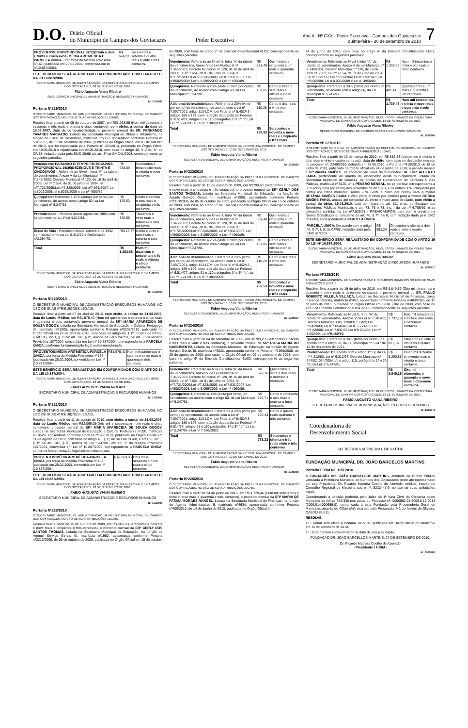D.O. Diário Oficial
do Município de Campos dos Goytacazes Poder Executivo Ano II - Nº CXX - Poder Executivo - Campos dos Goytacazes
quinta-feira - 30 de setembro de 2010 7
| PROVENTOS: PROPORCIONAL 32/35(trinta e dois e trinta e cinco avos) MÉDIA ARITMÉTICA E PARCELA ÚNICA - Por força da Medida provisória nº167, publicada em 20.02.2004, convertida em lei nº10.887/2004. | R$ 674,23 | Seiscentos e setenta e quatro reais e vinte e três centavos. |
ESTE BENEFÍCIO SERÁ REAJUSTADO EM CONFORMIDADE COM O ARTIGO 15 DA lEI 10.887/2004.
SECRETARIA MUNICIPAL DE ADMINISTRAÇÃO DA PREFEITURA MUNICIPAL DE CAMPOS DOS GOYTACAZES, 09 DE SETEMBRO DE 2010.
Fábio Augusto Viana Ribeiro
SECRETÁRIO MUNICIPAL DE ADMINISTRAÇÃO E RECURSOS HUMANOS
Id: 1025802
Portaria Nº219/2010
O SECRETÁRIO MUNICIPAL DE ADMINISTRAÇÃO DA PREFEITURA MUNICIPAL DE CAMPOS DOS GOYTACAZES, NO USO DE SUAS ATRIBUIÇÕES LEGAIS,
Resolve fixar a partir de 05 de outubro de 2007, em R$1.263,85 (Hum mil duzentos e sessenta e três reais e oitenta e cinco centavos), com efeito, a contar da data de 13.05.2007, data da compulsoriedade, o provento mensal do SR. FERNANDO TAVARES MACHADO, Lotado na Secretaria Municipal de Obras e Urbanismo, na função de Fiscal de Urbanismo, matrícula nº5683, aposentado conforme Portaria nº 531/2007, de 17 de setembro de 2007, publicada no Órgão Oficial em 01 de outubro de 2010, que foi republicada pela Portaria nº 286/2010, publicada no Órgão Oficial em 19.05.2010 e republicada em 24.06.2010, com base no artigo 40, § 1º,III, “b” da CF/88, redação dada pela EMC 20/98 c/c art. 3º da EMC41/2003, correspondente as seguintes parcelas:
| Vencimento: PARANDO O TEMPO EM 30.12.2003-PROPORCIONAL 19/35(DEZENOVE E TRINTA E CINCO)AVOS - Referente ao Nível I, letra “A” da tabela de vencimentos, Anexo V da Lei Municipal nº 7.346/2002; Decreto Municipal nº 120, de 16 de abril de 2003; Lei nº 7.654, de 01 de julho de 2004; lei nº7.721/2005;Lei nº7.828/2006; Lei nº7.931/2007; Lei n.8002/2008;lei n.8095/2009 e Lei nº 4950/89. | R$ 638,89 | Seiscentos e trinta e oito reais e oitenta e nove centavos. |
| Quinquênio: Referente a 15% (quinze por cento) do vencimento, de acordo com o artigo 60, da Lei Municipal nº 5.247/91. | R$ 176,53 | Cento e setenta e seis reais e cinqüenta e três centavos. |
| Produtividade - Percebe desde agosto de 1989, com fundamento no art.1ºLei 4.217/83. | R$ 320,66 | Trezentos e vinte reais e sessenta e seis centavos. |
| Risco de Vida - Percebido desde setembro de 1992, com fundamento na Lei 5.312/92 e Deliberação nº2.394/70. | R$127,77 | Cento e vinte e sete reais e setenta e sete centavos. |
| Total | R$ 1.263,85 | Hum mil duzentos e sessenta e três reais e oitenta e cinco centavos. |
SECRETARIA MUNICIPAL DE ADMINISTRAÇÃO DA PREFEITURA MUNICIPAL DE CAMPOS DOS GOYTACAZES, 13 DE SETEMBRO DE 2010.
Fábio Augusto Viana Ribeiro
SECRETÁRIO MUNICIPAL DE ADMINISTRAÇÃO E RECURSOS HUMANOS
Id: 1025803
Portaria Nº220/2010
O SECRETÁRIO MUNICIPAL DE ADMINISTRAÇÃO ERECURSOS HUMANOS, NO USO DE SUAS ATRIBUIÇÕES LEGAIS,
Resolve, fixar a partir de 27 de abril de 2010, com efeito, a contar de 21.08.2009, data do Laudo Médico, em R$1.575,42 (Hum mil quinhentos e setenta e cinco reais e quarenta e dois centavos)o provento mensal da SRª MARIA APARECIDA DE SOUZA GODOY, Lotada na Secretaria Municipal de Educação e Cultura, Pedagoga III, matrícula nº18368, aposentada conforme Portaria nº0238/2010, publicada no Órgão Oficial em 27 de abril de 2010, com base no artigo 40, § 1º, inciso I da CF/88, e art.105, inc. I, § 1º c/c art. 107, § 2º, ambos da Lei 5.247/91, c/c art. 1º da Medida Provisória 167/2004, convertida em Lei nº 10.887/2004, correspondente a PARCELA ÚNICA, conforme fundamentação legal acima mencionada.
| PROVENTOS:MÉDIA ARITMÉTICA-PARCELA ÚNICA , por força da Medida Provisória nº 167, publicada em 20.02.2004, convertida em Lei nº 10.887/2004. | R$1.575,42 | Hum mil quinhentos e setenta e cinco reais e quarenta e dois centavos. |
ESTE BENEFÍCIO SERÁ REAJUSTADO EM CONFORMIDADE COM O ARTIGO 15 DA LEI 10.887/2004.
SECRETARIA MUNICIPAL DE ADMINISTRAÇÃO DA PREFEITURA MUNICIPAL DE CAMPOS DOS GOYTACAZES, 10 DE SETEMBRO DE 2010.
FÁBIO AUGUSTO VIANA RIBEIRO
SECRETARIO MUNICIPAL DE ADMINISTRAÇÃO E RECURSOS HUMANOS
Id: 1025804
Portaria Nº221/2010
O SECRETÁRIO MUNICIPAL DE ADMINISTRAÇÃO ERECURSOS HUMANOS, NO USO DE SUAS ATRIBUIÇÕES LEGAIS,
Resolve, fixar a partir de 11 de agosto de 2010, com efeito, a contar de 21.08.2009, data do Laudo Médico, em R$2.069,05(Dois mil e sessenta e nove reais e cinco centavos)o provento mensal da SRª MARIA APARECIDA DE SOUZA GODOY, Lotada na Secretaria Municipal de Educação e Cultura, Professora II-35h, matrícula nº10529, aposentada conforme Portaria nº529/2010, publicada no Órgão Oficial em 11 de agosto de 2010, com base no artigo 40, § 1º, inciso I da CF/88, e art.105, inc. I, § 1º c/c art. 107, § 2º, ambos da Lei 5.247/91, c/c art. 1º da Medida Provisória 167/2004, convertida em Lei nº 10.887/2004, correspondente a PARCELA ÚNICA, conforme fundamentação legal acima mencionada.
| PROVENTOS:MÉDIA ARITMÉTICA-PARCELA ÚNICA , por força da Medida Provisória nº 167, publicada em 20.02.2004, convertida em Lei nº 10.887/2004. | R$2.069,05 | Dois mil e sessenta e nove reais e cinco centavos. |
ESTE BENEFÍCIO SERÁ REAJUSTADO EM CONFORMIDADE COM O ARTIGO 15 DA LEI 10.887/2004.
SECRETARIA MUNICIPAL DE ADMINISTRAÇÃO DA PREFEITURA MUNICIPAL DE CAMPOS DOS GOYTACAZES, 10 DE SETEMBRO DE 2010.
FÁBIO AUGUSTO VIANA RIBEIRO
SECRETARIO MUNICIPAL DE ADMINISTRAÇÃO E RECURSOS HUMANOS
Id: 1025805
Portaria Nº223/2010
O SECRETÁRIO MUNICIPAL DE ADMINISTRAÇÃO DA PREFEITURA MUNICIPAL DE CAMPOS DOS GOYTACAZES, NO USO DE SUAS ATRIBUIÇÕES LEGAIS,
Resolve fixar a partir de 15 de outubro de 2009, em R$799,53 (Setecentos e noventa e nove reais e cinqüenta e três centavos), o provento mensal da SRª CERLY DOS SANTOS THOMAS, Lotada na Secretaria Municipal de Educação, na função de Agente Serviço Gerais III, matrícula nº1980, aposentada conforme Portaria nº2313/2009, de 05 de outubro de 2009, publicada no Órgão Oficial em 15 de outubro
de 2009, com base no artigo 6º da Emenda Constitucional 41/03, correspondente as seguintes parcelas:
| Vencimento: Referente ao Nível III, letra “A” da tabela de vencimentos, Anexo V da Lei Municipal nº 7.346/2002; Decreto Municipal nº 120, de 16 de abril de 2003; Lei nº 7.654, de 01 de julho de 2004; lei nº7.721/2005;Lei nº7.828/2006; Lei nº7.931/2007; Lei nº8002/2008; Lei n. 8.095/2009; e Lei nº 4950/89. | R$ 551,40 | Quinhentos e cinqüenta e um reais e quarenta centavos. |
| Quinquênio: Referente a 25% (vinte e cinco por cento) do vencimento, de acordo com o artigo 60, da Lei Municipal nº 5.247/91. | R$ 137,85 | Cento e trinta e sete reais e oitenta e cinco centavos. |
| Adicional de Insalubridade: Referente a 20% (vinte por cento) do vencimento, de acordo com a Lei nº 7.097/2001; artigo 113-LOM; Lei Federal nº 5.452/43 artigos 189 e 197, com redação dada pela Lei Federal nº 6.514/77; artigos 61 e 110 parágrafos 1º e 3º, “b”, da Lei nº 5.247/91 e Lei nº 7.386/2003. | R$ 110,28 | Cento e dez reais e vinte oito centavos. |
| Total | R$ 799,53 | Setecentos e noventa e nove reais e cinqüenta e três reais. |
SECRETARIA MUNICIPAL DE ADMINISTRAÇÃO DA PREFEITURA MUNICIPAL DE CAMPOS DOS GOYTACAZES, 10 DE SETEMBRO DE 2010.
Fábio Augusto Viana Ribeiro
SECRETÁRIO MUNICIPAL DE ADMINISTRAÇÃO E RECURSOS HUMANOS
Id: 1025806
Portaria Nº223/2010
O SECRETÁRIO MUNICIPAL DE ADMINISTRAÇÃO DA PREFEITURA MUNICIPAL DE CAMPOS DOS GOYTACAZES, NO USO DE SUAS ATRIBUIÇÕES LEGAIS,
Resolve fixar a partir de 15 de outubro de 2009, em R$799,53 (Setecentos e noventa e nove reais e cinqüenta e três centavos), o provento mensal da SRª CERLY DOS SANTOS THOMAS, Lotada na Secretaria Municipal de Educação, na função de Agente Serviço Gerais III, matrícula nº1980, aposentada conforme Portaria nº2313/2009, de 05 de outubro de 2009, publicada no Órgão Oficial em 15 de outubro de 2009, com base no artigo 6º da Emenda Constitucional 41/03, correspondente as seguintes parcelas:
| Vencimento: Referente ao Nível III, letra “A” da tabela de vencimentos, Anexo V da Lei Municipal nº 7.346/2002; Decreto Municipal nº 120, de 16 de abril de 2003; Lei nº 7.654, de 01 de julho de 2004; lei nº7.721/2005;Lei nº7.828/2006; Lei nº7.931/2007; Lei nº8002/2008; Lei n. 8.095/2009; e Lei nº 4950/89. | R$ 551,40 | Quinhentos e cinqüenta e um reais e quarenta centavos. |
| Quinquênio: Referente a 25% (vinte e cinco por cento) do vencimento, de acordo com o artigo 60, da Lei Municipal nº 5.247/91. | R$ 137,85 | Cento e trinta e sete reais e oitenta e cinco centavos. |
| Adicional de Insalubridade: Referente a 20% (vinte por cento) do vencimento, de acordo com a Lei nº 7.097/2001; artigo 113-LOM; Lei Federal nº 5.452/43 artigos 189 e 197, com redação dada pela Lei Federal nº 6.514/77; artigos 61 e 110 parágrafos 1º e 3º, “b”, da Lei nº 5.247/91 e Lei nº 7.386/2003. | R$ 110,28 | Cento e dez reais e vinte oito centavos. |
| Total | R$ 799,53 | Setecentos e noventa e nove reais e cinqüenta e três reais. |
SECRETARIA MUNICIPAL DE ADMINISTRAÇÃO DA PREFEITURA MUNICIPAL DE CAMPOS DOS GOYTACAZES, 10 DE SETEMBRO DE 2010.
Fábio Augusto Viana Ribeiro
SECRETÁRIO MUNICIPAL DE ADMINISTRAÇÃO E RECURSOS HUMANOS
Id: 1025807
Portaria Nº224/2010
O SECRETÁRIO MUNICIPAL DE ADMINISTRAÇÃO DA PREFEITURA MUNICIPAL DE CAMPOS DOS GOYTACAZES, NO USO DE SUAS ATRIBUIÇÕES LEGAIS,
Resolve fixar a partir de 04 de setembro de 2008, em R$783,23 (Setecentos e oitenta e três reais e vinte e três centavos), o provento mensal da SRª ROSA MARIA DO NASCIMENTO, Lotada na Secretaria Municipal de Educação, na função de Agente Serviço Gerais III, matrícula nº3022, aposentada conforme Portaria nº1995/2008, de 29 de agosto de 2008, publicada no Órgão Oficial em 09 de setembro de 2008, com base no artigo 6º da Emenda Constitucional 41/03, correspondente as seguintes parcelas:
| Vencimento: Referente ao Nível III, letra “A” da tabela de vencimentos, Anexo V da Lei Municipal nº 7.346/2002; Decreto Municipal nº 120, de 16 de abril de 2003; Lei nº 7.654, de 01 de julho de 2004; lei nº7.721/2005;Lei nº7.828/2006; Lei nº7.931/2007; Lei nº8002/2008; Lei n. 8.095/2009; e Lei nº 4950/89. | R$ 522,16 | Quinhentos e vinte e dois reais e dezesseis centavos. |
| Quinquênio: Referente a 30% (trinta por cento) do vencimento, de acordo com o artigo 60, da Lei Municipal nº 5.247/91. | R$ 156,71 | Cento e cinqüenta e seis reais e setenta e hum centavos. |
| Adicional de Insalubridade: Referente a 20% (vinte por cento) do vencimento, de acordo com a Lei nº 7.097/2001; artigo 113-LOM; Lei Federal nº 5.452/43 artigos 189 e 197, com redação dada pela Lei Federal nº 6.514/77; artigos 61 e 110 parágrafos 1º e 3º, “b”, da Lei nº 5.247/91 e Lei nº 7.386/2003. | R$ 104,43 | Cento e quatro reais quarenta e três centavos. |
| Total | R$ 783,23 | Setecentos e oitenta e três reais vinte e três centavos |
SECRETARIA MUNICIPAL DE ADMINISTRAÇÃO DA PREFEITURA MUNICIPAL DE CAMPOS DOS GOYTACAZES, 10 DE SETEMBRO DE 2010.
Fábio Augusto Viana Ribeiro
SECRETÁRIO MUNICIPAL DE ADMINISTRAÇÃO E RECURSOS HUMANOS
Id: 1025808
Portaria Nº226/2010
O SECRETÁRIO MUNICIPAL DE ADMINISTRAÇÃO DA PREFEITURA MUNICIPAL DE CAMPOS DOS GOYTACAZES, NO USO DE SUAS ATRIBUIÇÕES LEGAIS,
Resolve fixar a partir de 24 de junho de 2010, em R$ 1.739,46 (Hum mil setecentos e trinta e nove reais e quarenta e seis centavos), o provento mensal da SRª MARIA DE FATIMA MORAES RANGEL, Lotada na Secretaria Municipal de Finanças, na função de Agente Administrativo II, matrícula nº4634, aposentada conforme Portaria nº400/2010, de 14 de Junho de 2010, publicada no Órgão Oficial em
24 de junho de 2010, com base no artigo 6º da Emenda Constitucional 41/03, correspondente as seguintes parcelas:
| Vencimento: Referente ao Nível I, letra “A” da tabela de vencimentos, Anexo V da Lei Municipal nº 7.346/2002; Decreto Municipal nº 120, de 16 de abril de 2003; Lei nº 7.654, de 01 de julho de 2004; Lei nº7.721/05; Lei nº7.828/06; Lei nº7.931/07; Lei nº8,002/08; Lei n.8.095/2009 e Lei nº 4950/89. | R$ 1.338,05 | Hum mil trezentos e trinta e oito reais e cinco centavos. |
| Quinquênio: Referente a 30% (Trinta por cento) do vencimento, de acordo com o artigo 60, da Lei Municipal nº 5.247/91. | R$ 401,41 | Quatrocentos e um reais e quarenta e um centavos. |
| Total | R$ 1.739,46 | Hum mil setecentos e trinta e nove reais e quarenta e seis centavos. |
SECRETARIA MUNICIPAL DE ADMINISTRAÇÃO E RECURSOS HUMANOS DA PREFEITURA MUNICIPAL DE CAMPOS DOS GOYTACAZES, 13 DE SETEMBRO DE 2010.
Fábio Augusto Viana Ribeiro
SECRETÁRIO MUNICIPAL DE ADMINISTRAÇÃO E RECURSOS HUMANOS
Id: 1025809
Portaria Nº 227/2010
O SECRETÁRIO MUNICIPAL DE ADMINISTRAÇÃO DA PREFEITURA MUNICIPAL DE CAMPOS DOS GOYTACAZES, NO USO DE SUAS ATRIBUIÇÕES LEGAIS,
Resolve, fixar a partir de 19 de março de 2010, em R$ 882,24 (oitocentos e oitenta e dois reais e vinte e quatro centavos), data do óbito, com base no despacho exarado no processo nº. 2249/2010, deferido em 28.05.2010, e Portaria nº410/2010, de 18 de junho de 2010, publicado no Órgão oficial em 24 de junho de 2010, a pensão mensal a Srª.VANDA SIMÕES, na condição de viúva do funcionário SR. LUIZ ALBERTO FARIA, pertencente ao quadro de ex-servidor desta municipalidade, lotado na Secretaria Municipal de Limpeza, na função de Conservador de Estradas e Vias Públicas, matrícula nº7026, uma PENSÃO MENSAL, no percentual correspondente a 50% (cinqüenta por cento) dos proventos da de cujus, e os outros 50% (cinqüenta por cento) aos filhos menores, sendo 25% (vinte e cinco por cento) para a menor BETÂNIA SIMÕES FARIA e 25% (vinte e cinco por centos) para a menor BETINA SIMÕES FARIA, ambas até completar 21 (vinte e hum) anos de idade, com efeito a contar do óbito, 19.03.2010, tudo com base no art. 111 e ss. do Estatuto dos Servidores Públicos Municipais e art. 73, 76 e 78, inc. I da Lei nº 6.786/99, e as alterações contidas na Lei nº7.539/03 - PREVICAMPOS, bem com o previsto na Norma Constitucional constante do art. 40, § 7º, I e II, com redação dada pela EMC nº 41/03, correspondente a PARCELA ÚNICA.
| PARCELA ÚNICA: De acordo com o artigo 40, § 7º, I, II, da CF/88, redação dada pela EMC 41/2003. | R$ 882,24 | Oitocentos e oitenta e dois reais e vinte e quatro centavos. |
ESTE BENEFÍCIO SERÁ REAJUSTADO EM CONFORMIDADE COM O ARTGO 15 DA LEI Nº 10.887/2004.
SECRETARIA MUNICIPAL DE ADMINISTRAÇÃO E RECURSOS HUMANOS DA PREFEITURA MUNICIPAL DE CAMPOS DOS GOYTACAZES, 13 DE SETEMBRO DE 2010.
Fábio Augusto Viana Ribeiro
SECRETÁRIO MUNICIPAL DE ADMINISTRAÇÃO E RECURSOS HUMANOS
Id: 1025810
Portaria Nº228/2010
A SECRETÁRIA MUNICIPAL DE ADMINISTRAÇÃO E RECURSOS HUMANOS NO USO DE SUAS ATRIBUIÇÕES LEGAIS,
Resolve, fixar a partir de 19 de julho de 2010, em R$ 8.849,19 (Oito mil oitocentos e quarenta e nove reais e dezenove centavos), o provento mensal do SR. PAULO ROBERTO VILLELA VILLAÇA, Lotado na Secretaria Municipal de Finanças, cargo Fiscal de Rendas, matrícula nº462, aposentado conforme Portaria nº483/2010, de 12 de julho de 2010, publicada no Órgão Oficial em 19 de julho de 2009, com base no art.6º da Emenda Constitucional nº41/2003, correspondente as seguintes parcelas.
| Vencimento: Referente ao Nível X, letra “A” da tabela de vencimentos, Anexos V da Lei nº 7.346/02; Decretos Municipais ns. 120/03; 153/03; Lei nº7429/03; Lei nº7.654/04; Lei nº 7.721/05; Lei nº7.828/06; Lei nº 7.931/07;Lei nº8.002/08; Lei nº 8.002/09; Lei nº9.489/89. | R$ 2.737,19 | Dois mil setecentos e trinta e sete reais e dezenove centavos. |
| Qüinqüênio: Referente a 30% (trinta por cento), de acordo com o artigo 60, da Lei Municipal nº 5.247 de 16 de dezembro de 1991. | R$ 821,15 | Oitocentos e vinte e um reais e quinze centavos. |
| Produtividade: D e acordo com o artigo 1º, IV, da Lei nº 4.212/83, Lei nº 6.312/97; Decreto Municipal nº 244/02; 024/2004 c/c o artigo 110, parágrafos 1º e 3º, “b”, da Lei nº 5.247/91. | R$ 5.290,85 | Cinco mil duzentos e noventa reais e oitenta e cinco centavos. |
| Total | R$ 8.849,19 | Oito mil oitocentos e quarenta e nove reais e dezenove centavos. |
SECRETARIA MUNICIPAL DE ADMINISTRAÇÃO E RECURSOS HUMANOS DA PREFEITURA MUNICIPAL DE CAMPOS DOS GOYTACAZES, 13 DE SETEMBRO DE 2010.
FÁBIO AUGUSTO VIANA RIBEIRO
SECRETÁRIO MUNICIPAL DE ADMINISTRAÇÃO E RECURSOS HUMANOS
Id: 1025811
Coordenadoria de
Desenvolvimento Social
SECRETARIA MUNICIPAL DE SAÚDE
FUNDAÇÃO MUNICIPAL DR. JOÃO BARCELOS MARTINS
Portaria FJBM Nº. 115/ 2010
A FUNDAÇÃO DR. JOÃO BARCELLOS MARTINS, entidade de Direito Público vinculada a Prefeitura Municipal de Campos dos Goytacazes neste ato representado por seu Presidente, Dr. Ricardo Madeira Coelho de Azevedo, médico, inscrito no Conselho Regional de Medicina sob o nº. 5232447-9, no uso de suas atribuições legais;
Considerando a decisão proferida pelo Juízo da 1ª Vara Cível da Comarca deste Município as folhas 332/335 nos autos do Processo nº. 0000662-05.2009.8.19.0014 (2009.014.000656-0), comunicada a esta Fundação pela Procuradoria Geral do Município, através do Ofício s/nº, exarado pelo Procurador Márcio Neves de Oliveira, OAB/RJ 85.811.
RESOLVE:
1° - Tornar sem efeito a Portaria 101/2010 publicada em Diário Oficial do Município em 15 de setembro de 2010.
2° - Esta portaria entra em vigor na data da sua publicação.
FUNDAÇÃO DR. JOÃO BARCELLOS MARTINS, 27 DE SETEMBRO DE 2010.
Dr. Ricardo Madeira Coelho de Azevedo
- Presidente / FJBM -
Id: 1025981